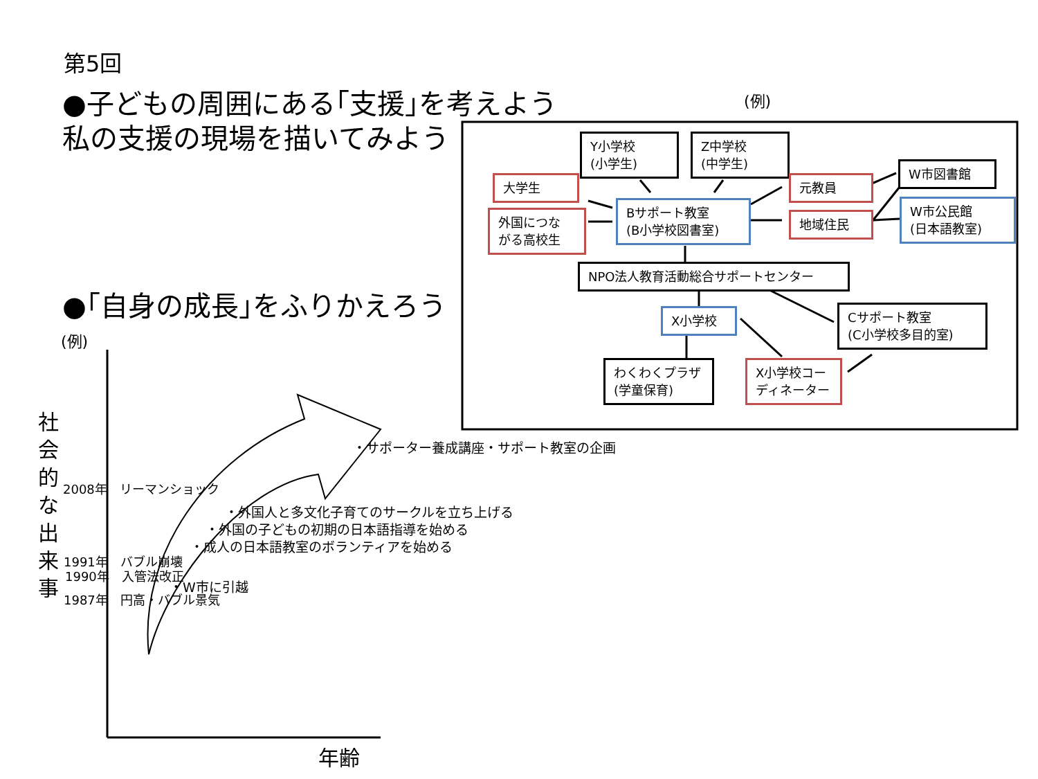第5回
●子どもの周囲にある｢支援｣を考えよう
私の支援の現場を描いてみよう
(例)
Y小学校
(小学生)
Z中学校
(中学生)
大学生
外国につな
がる高校生
Bサポート教室
(B小学校図書室)
元教員
地域住民
W市図書館
W市公民館
(日本語教室)
NPO法人教育活動総合サポートセンター
X小学校
Cサポート教室
(C小学校多目的室)
わくわくプラザ
(学童保育)
X小学校コー
ディネーター
●｢自身の成長｣をふりかえろう
(例)
社 会 的 な 出 来 事
・サポーター養成講座・サポート教室の企画
2008年　リーマンショック
・外国人と多文化子育てのサークルを立ち上げる
・外国の子どもの初期の日本語指導を始める
・成人の日本語教室のボランティアを始める
1991年　バブル崩壊
1990年　入管法改正
・W市に引越
1987年　円高・バブル景気
年齢